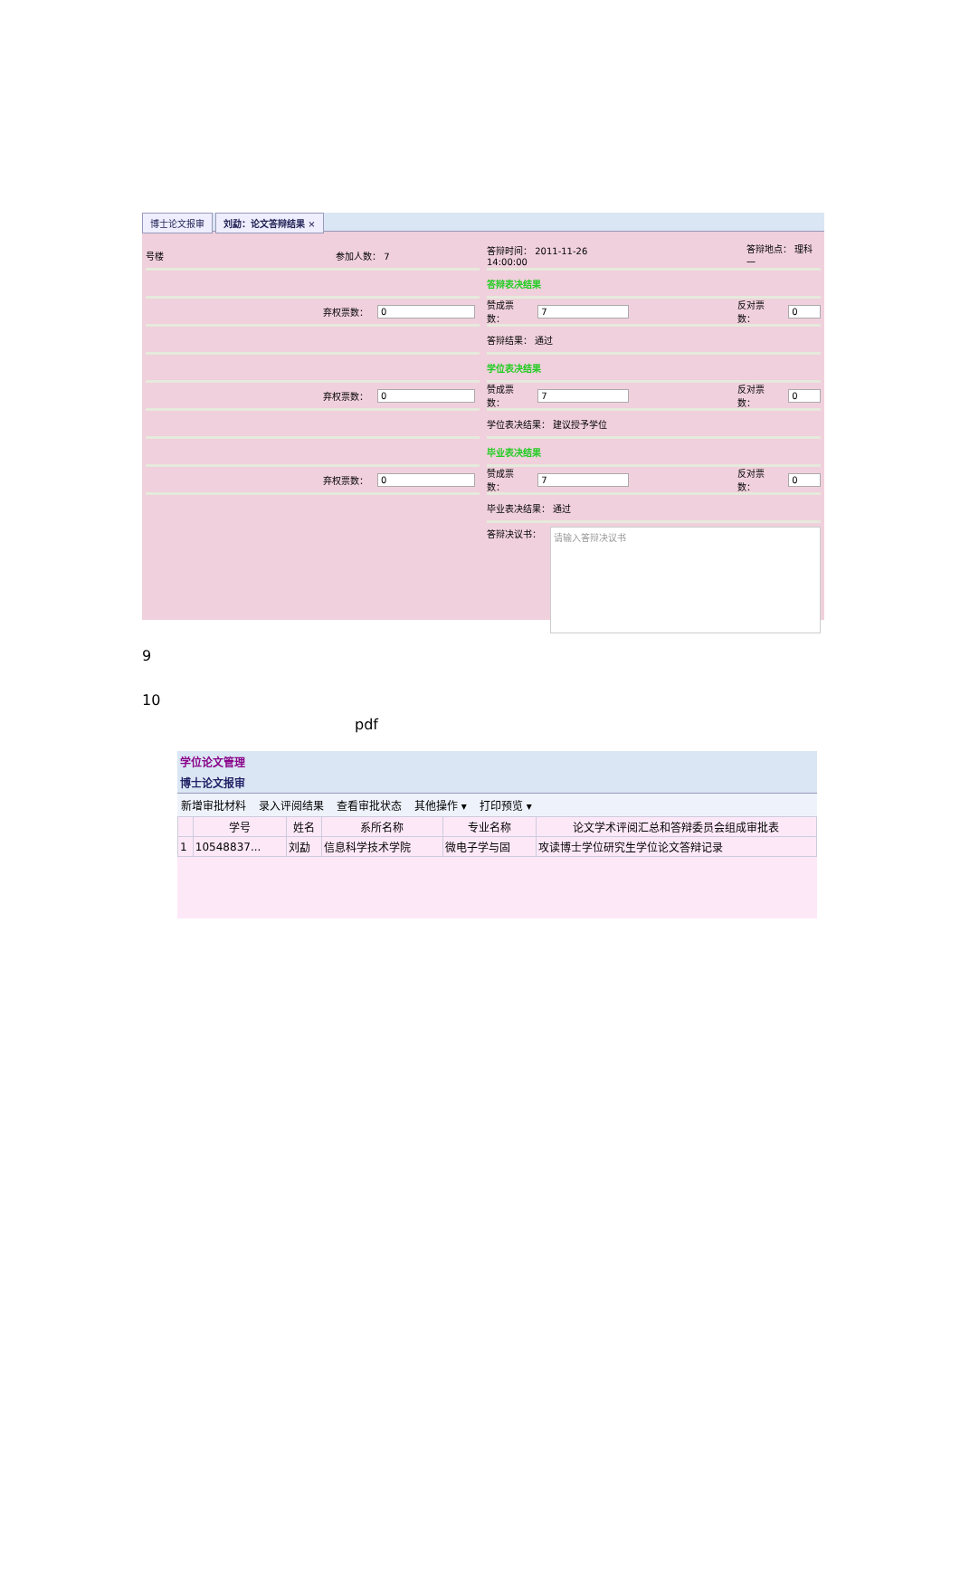博士论文报审 刘勐：论文答辩结果 ×
号楼 参加人数： 7
弃权票数： 0
弃权票数： 0
弃权票数： 0
答辩时间： 2011-11-26 14:00:00 答辩地点： 理科一
答辩表决结果
赞成票数： 7 反对票数： 0
答辩结果： 通过
学位表决结果
赞成票数： 7 反对票数： 0
学位表决结果： 建议授予学位
毕业表决结果
赞成票数： 7 反对票数： 0
毕业表决结果： 通过
答辩决议书：
请输入答辩决议书
9
10
pdf
学位论文管理
博士论文报审
新增审批材料 录入评阅结果 查看审批状态 其他操作 ▾ 打印预览 ▾
| | 学号 | 姓名 | 系所名称 | 专业名称 | 论文学术评阅汇总和答辩委员会组成审批表 |
| --- | --- | --- | --- | --- | --- |
| 1 | 10548837... | 刘勐 | 信息科学技术学院 | 微电子学与固 | 攻读博士学位研究生学位论文答辩记录 |